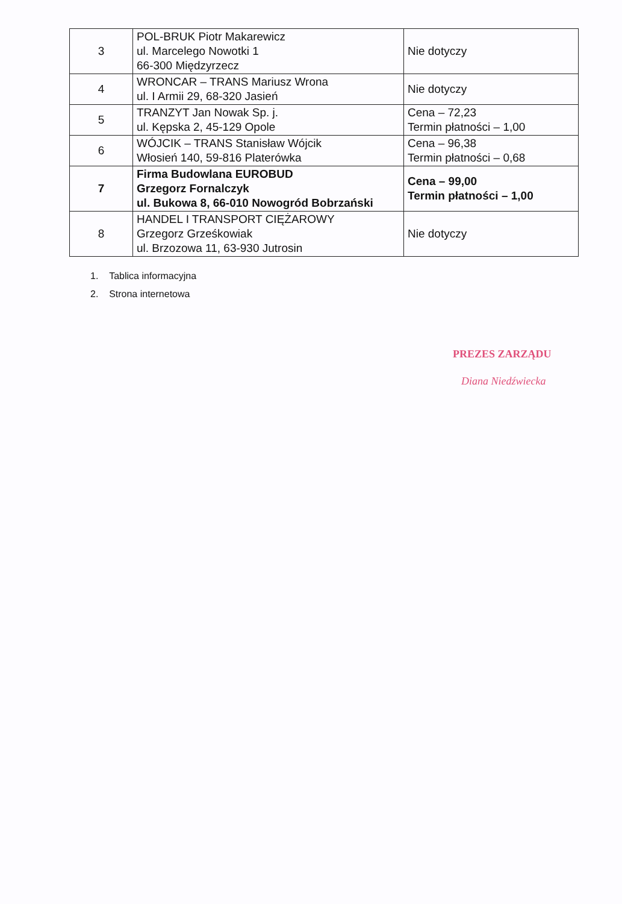| 3 | POL-BRUK Piotr Makarewicz ul. Marcelego Nowotki 1 66-300 Międzyrzecz | Nie dotyczy |
| 4 | WRONCAR – TRANS Mariusz Wrona ul. I Armii 29, 68-320 Jasień | Nie dotyczy |
| 5 | TRANZYT Jan Nowak Sp. j. ul. Kępska 2, 45-129 Opole | Cena – 72,23 Termin płatności – 1,00 |
| 6 | WÓJCIK – TRANS Stanisław Wójcik Włosień 140, 59-816 Platerówka | Cena – 96,38 Termin płatności – 0,68 |
| 7 | Firma Budowlana EUROBUD Grzegorz Fornalczyk ul. Bukowa 8, 66-010 Nowogród Bobrzański | Cena – 99,00 Termin płatności – 1,00 |
| 8 | HANDEL I TRANSPORT CIĘŻAROWY Grzegorz Grześkowiak ul. Brzozowa 11, 63-930 Jutrosin | Nie dotyczy |
1. Tablica informacyjna
2. Strona internetowa
PREZES ZARZĄDU
Diana Niedźwiecka